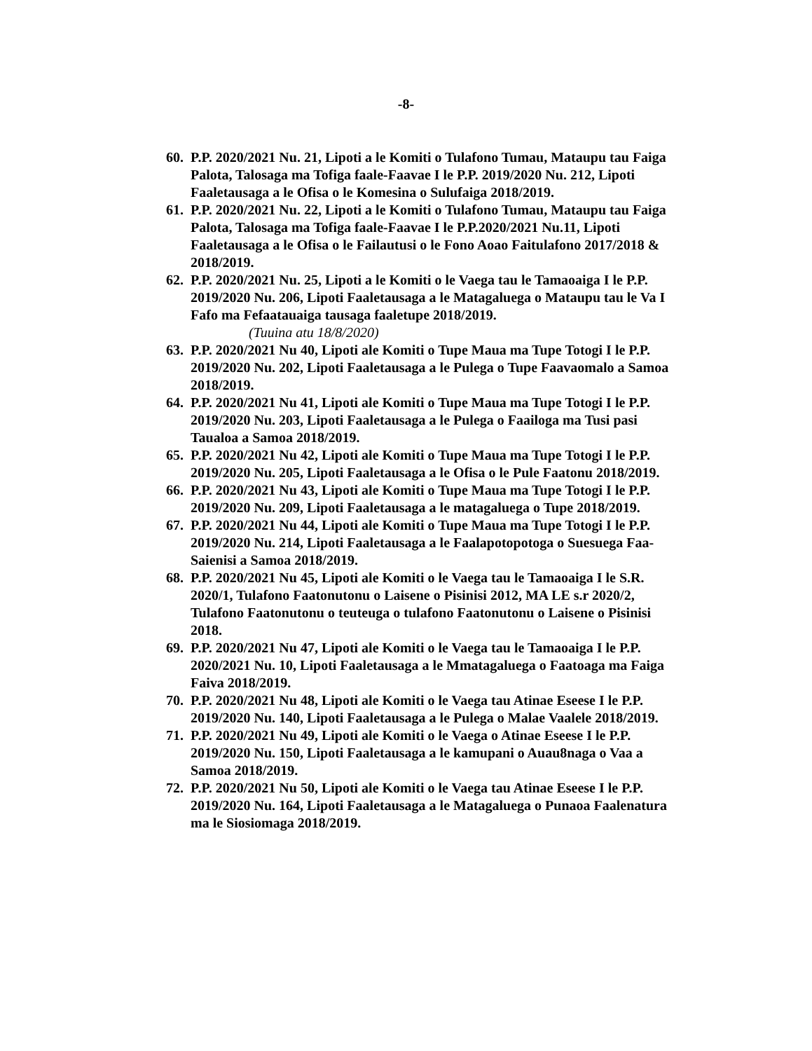-8-
60. P.P. 2020/2021 Nu. 21, Lipoti a le Komiti o Tulafono Tumau, Mataupu tau Faiga Palota, Talosaga ma Tofiga faale-Faavae I le P.P. 2019/2020 Nu. 212, Lipoti Faaletausaga a le Ofisa o le Komesina o Sulufaiga 2018/2019.
61. P.P. 2020/2021 Nu. 22, Lipoti a le Komiti o Tulafono Tumau, Mataupu tau Faiga Palota, Talosaga ma Tofiga faale-Faavae I le P.P.2020/2021 Nu.11, Lipoti Faaletausaga a le Ofisa o le Failautusi o le Fono Aoao Faitulafono 2017/2018 & 2018/2019.
62. P.P. 2020/2021 Nu. 25, Lipoti a le Komiti o le Vaega tau le Tamaoaiga I le P.P. 2019/2020 Nu. 206, Lipoti Faaletausaga a le Matagaluega o Mataupu tau le Va I Fafo ma Fefaatauaiga tausaga faaletupe 2018/2019.
(Tuuina atu 18/8/2020)
63. P.P. 2020/2021 Nu 40, Lipoti ale Komiti o Tupe Maua ma Tupe Totogi I le P.P. 2019/2020 Nu. 202, Lipoti Faaletausaga a le Pulega o Tupe Faavaomalo a Samoa 2018/2019.
64. P.P. 2020/2021 Nu 41, Lipoti ale Komiti o Tupe Maua ma Tupe Totogi I le P.P. 2019/2020 Nu. 203, Lipoti Faaletausaga a le Pulega o Faailoga ma Tusi pasi Taualoa a Samoa 2018/2019.
65. P.P. 2020/2021 Nu 42, Lipoti ale Komiti o Tupe Maua ma Tupe Totogi I le P.P. 2019/2020 Nu. 205, Lipoti Faaletausaga a le Ofisa o le Pule Faatonu 2018/2019.
66. P.P. 2020/2021 Nu 43, Lipoti ale Komiti o Tupe Maua ma Tupe Totogi I le P.P. 2019/2020 Nu. 209, Lipoti Faaletausaga a le matagaluega o Tupe 2018/2019.
67. P.P. 2020/2021 Nu 44, Lipoti ale Komiti o Tupe Maua ma Tupe Totogi I le P.P. 2019/2020 Nu. 214, Lipoti Faaletausaga a le Faalapotopotoga o Suesuega Faa-Saienisi a Samoa 2018/2019.
68. P.P. 2020/2021 Nu 45, Lipoti ale Komiti o le Vaega tau le Tamaoaiga I le S.R. 2020/1, Tulafono Faatonutonu o Laisene o Pisinisi 2012, MA LE s.r 2020/2, Tulafono Faatonutonu o teuteuga o tulafono Faatonutonu o Laisene o Pisinisi 2018.
69. P.P. 2020/2021 Nu 47, Lipoti ale Komiti o le Vaega tau le Tamaoaiga I le P.P. 2020/2021 Nu. 10, Lipoti Faaletausaga a le Mmatagaluega o Faatoaga ma Faiga Faiva 2018/2019.
70. P.P. 2020/2021 Nu 48, Lipoti ale Komiti o le Vaega tau Atinae Eseese I le P.P. 2019/2020 Nu. 140, Lipoti Faaletausaga a le Pulega o Malae Vaalele 2018/2019.
71. P.P. 2020/2021 Nu 49, Lipoti ale Komiti o le Vaega o Atinae Eseese I le P.P. 2019/2020 Nu. 150, Lipoti Faaletausaga a le kamupani o Auau8naga o Vaa a Samoa 2018/2019.
72. P.P. 2020/2021 Nu 50, Lipoti ale Komiti o le Vaega tau Atinae Eseese I le P.P. 2019/2020 Nu. 164, Lipoti Faaletausaga a le Matagaluega o Punaoa Faalenatura ma le Siosiomaga 2018/2019.